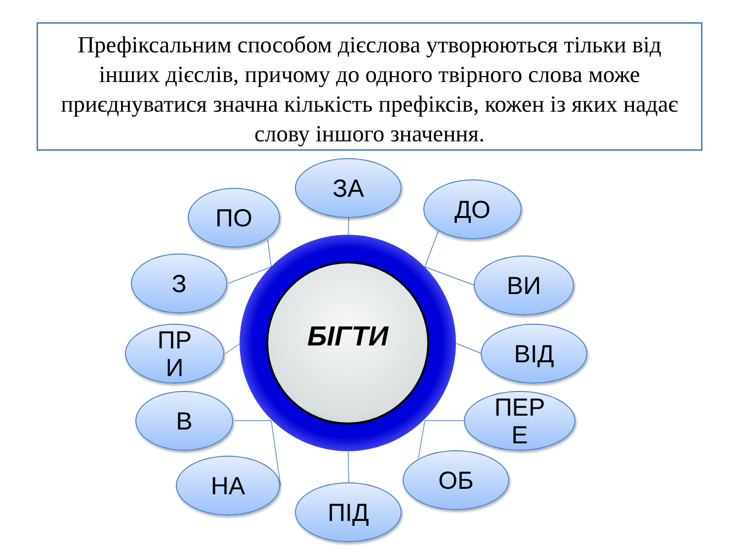Префіксальним способом дієслова утворюються тільки від інших дієслів, причому до одного твірного слова може приєднуватися значна кількість префіксів, кожен із яких надає слову іншого значення.
ЗА
ПО
ДО
З
ВИ
БІГТИ
ПР
И
ВІД
В
ПЕР
Е
НА
ОБ
ПІД